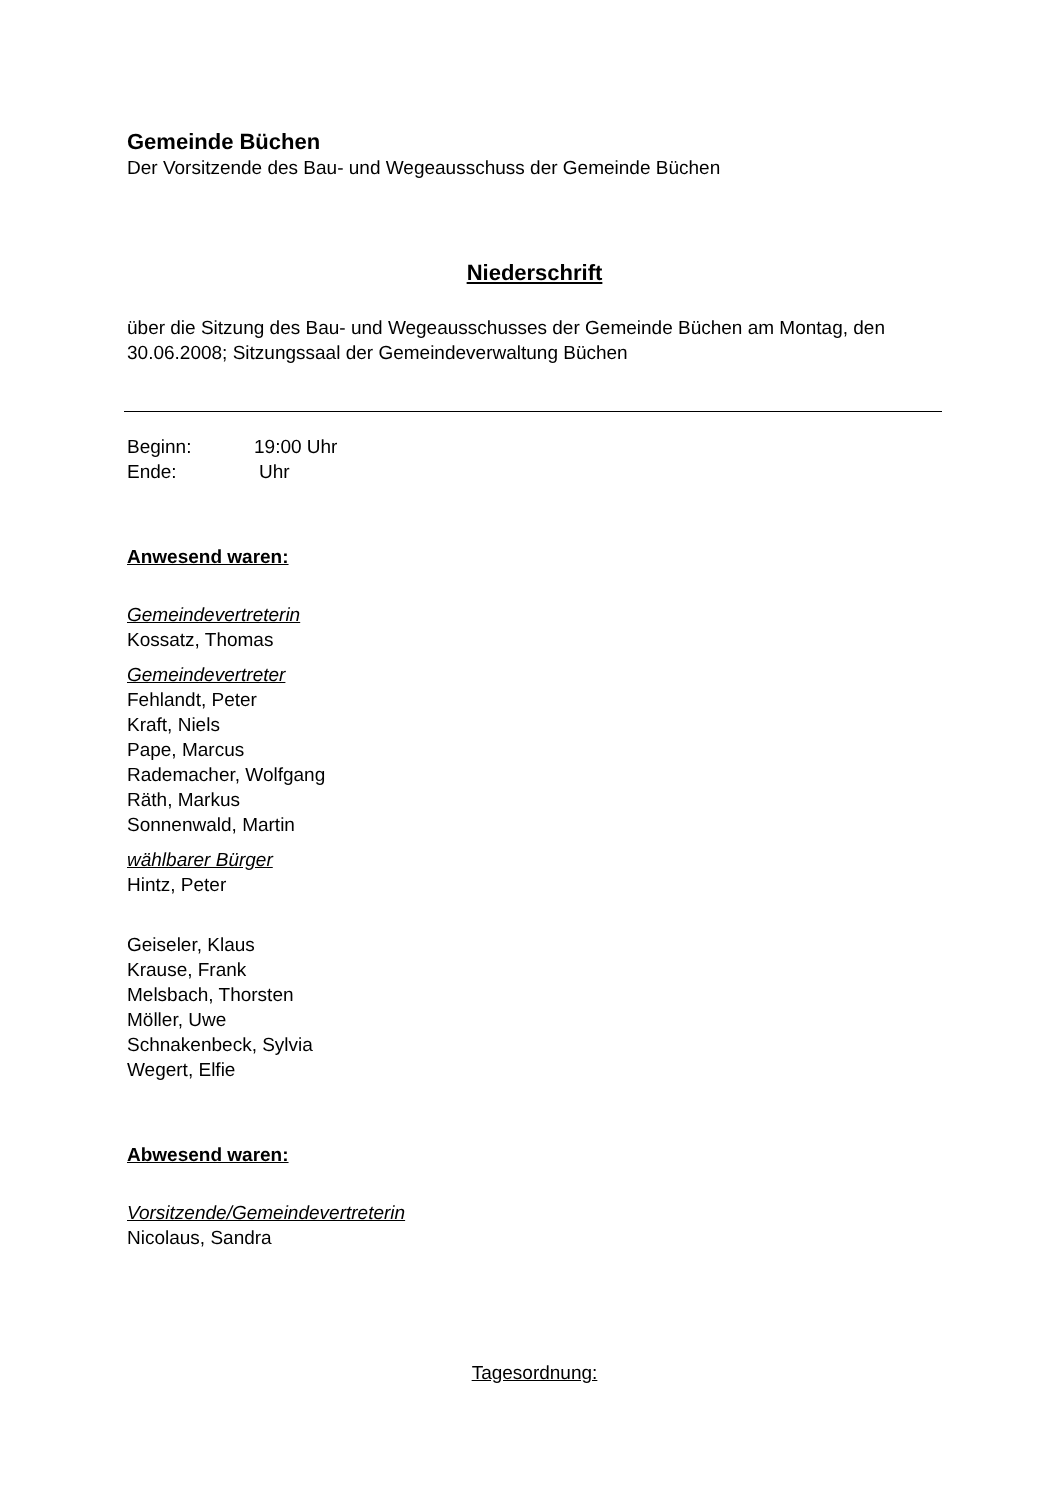Gemeinde Büchen
Der Vorsitzende des Bau- und Wegeausschuss der Gemeinde Büchen
Niederschrift
über die Sitzung des Bau- und Wegeausschusses der Gemeinde Büchen am Montag, den 30.06.2008; Sitzungssaal der Gemeindeverwaltung Büchen
Beginn: 19:00 Uhr
Ende: Uhr
Anwesend waren:
Gemeindevertreterin
Kossatz, Thomas
Gemeindevertreter
Fehlandt, Peter
Kraft, Niels
Pape, Marcus
Rademacher, Wolfgang
Räth, Markus
Sonnenwald, Martin
wählbarer Bürger
Hintz, Peter
Geiseler, Klaus
Krause, Frank
Melsbach, Thorsten
Möller, Uwe
Schnakenbeck, Sylvia
Wegert, Elfie
Abwesend waren:
Vorsitzende/Gemeindevertreterin
Nicolaus, Sandra
Tagesordnung: